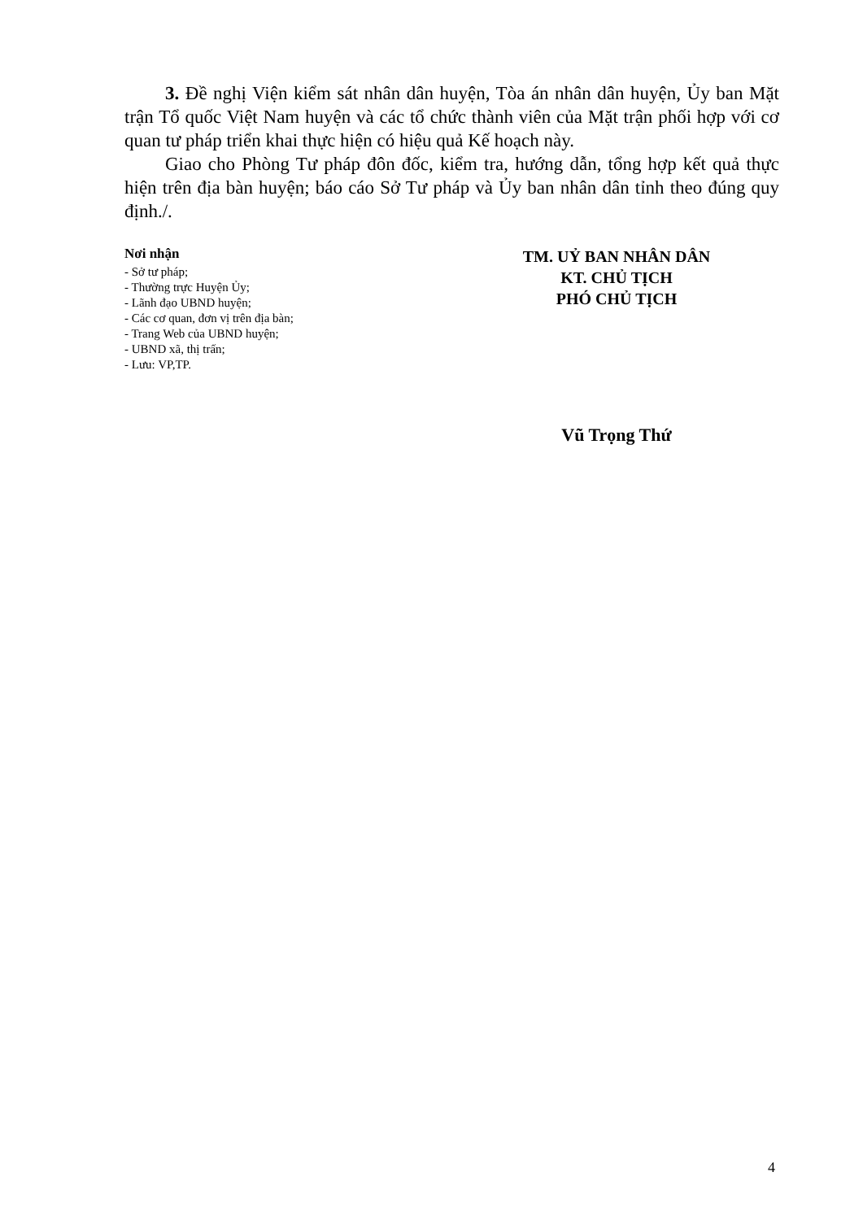3. Đề nghị Viện kiểm sát nhân dân huyện, Tòa án nhân dân huyện, Ủy ban Mặt trận Tổ quốc Việt Nam huyện và các tổ chức thành viên của Mặt trận phối hợp với cơ quan tư pháp triển khai thực hiện có hiệu quả Kế hoạch này.
Giao cho Phòng Tư pháp đôn đốc, kiểm tra, hướng dẫn, tổng hợp kết quả thực hiện trên địa bàn huyện; báo cáo Sở Tư pháp và Ủy ban nhân dân tỉnh theo đúng quy định./.
Nơi nhận
- Sở tư pháp;
- Thường trực Huyện Ủy;
- Lãnh đạo UBND huyện;
- Các cơ quan, đơn vị trên địa bàn;
- Trang Web của UBND huyện;
- UBND xã, thị trấn;
- Lưu: VP,TP.
TM. UỶ BAN NHÂN DÂN
KT. CHỦ TỊCH
PHÓ CHỦ TỊCH
Vũ Trọng Thứ
4